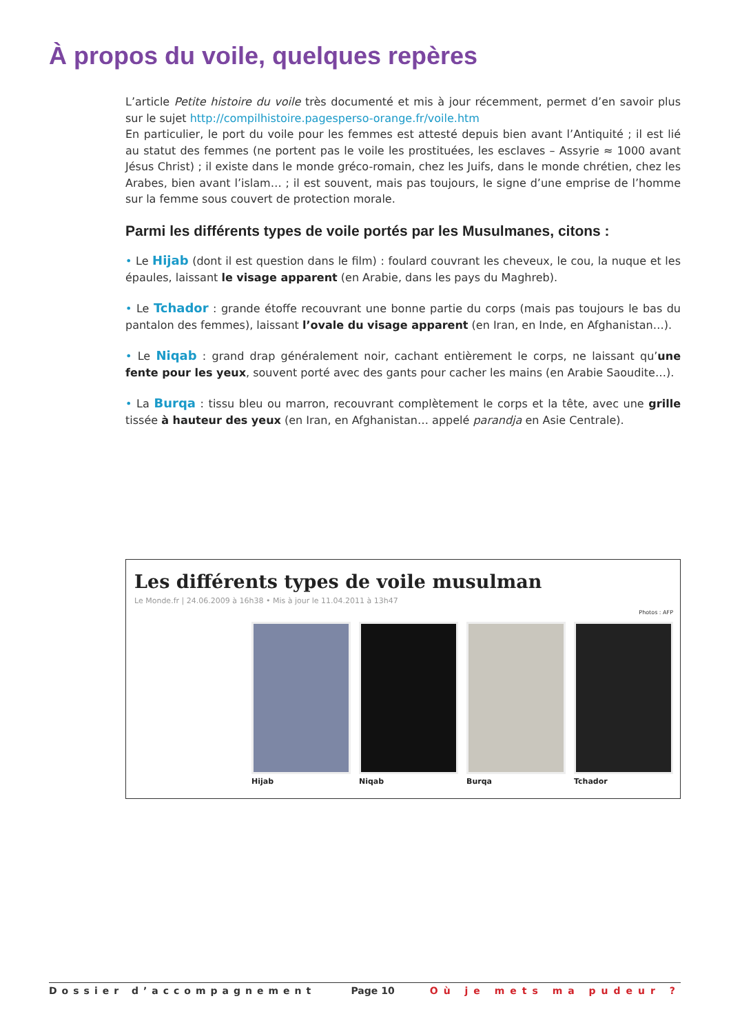À propos du voile, quelques repères
L’article Petite histoire du voile très documenté et mis à jour récemment, permet d’en savoir plus sur le sujet http://compilhistoire.pagesperso-orange.fr/voile.htm
En particulier, le port du voile pour les femmes est attesté depuis bien avant l’Antiquité ; il est lié au statut des femmes (ne portent pas le voile les prostituées, les esclaves – Assyrie ≈ 1000 avant Jésus Christ) ; il existe dans le monde gréco-romain, chez les Juifs, dans le monde chrétien, chez les Arabes, bien avant l’islam… ; il est souvent, mais pas toujours, le signe d’une emprise de l’homme sur la femme sous couvert de protection morale.
Parmi les différents types de voile portés par les Musulmanes, citons :
• Le Hijab (dont il est question dans le film) : foulard couvrant les cheveux, le cou, la nuque et les épaules, laissant le visage apparent (en Arabie, dans les pays du Maghreb).
• Le Tchador : grande étoffe recouvrant une bonne partie du corps (mais pas toujours le bas du pantalon des femmes), laissant l’ovale du visage apparent (en Iran, en Inde, en Afghanistan…).
• Le Niqab : grand drap généralement noir, cachant entièrement le corps, ne laissant qu’une fente pour les yeux, souvent porté avec des gants pour cacher les mains (en Arabie Saoudite…).
• La Burqa : tissu bleu ou marron, recouvrant complètement le corps et la tête, avec une grille tissée à hauteur des yeux (en Iran, en Afghanistan… appelé parandja en Asie Centrale).
Les différents types de voile musulman
Le Monde.fr | 24.06.2009 à 16h38 • Mis à jour le 11.04.2011 à 13h47
Photos : AFP
Hijab Niqab Burqa Tchador
Dossier d’accompagnement Page 10 Où je mets ma pudeur ?